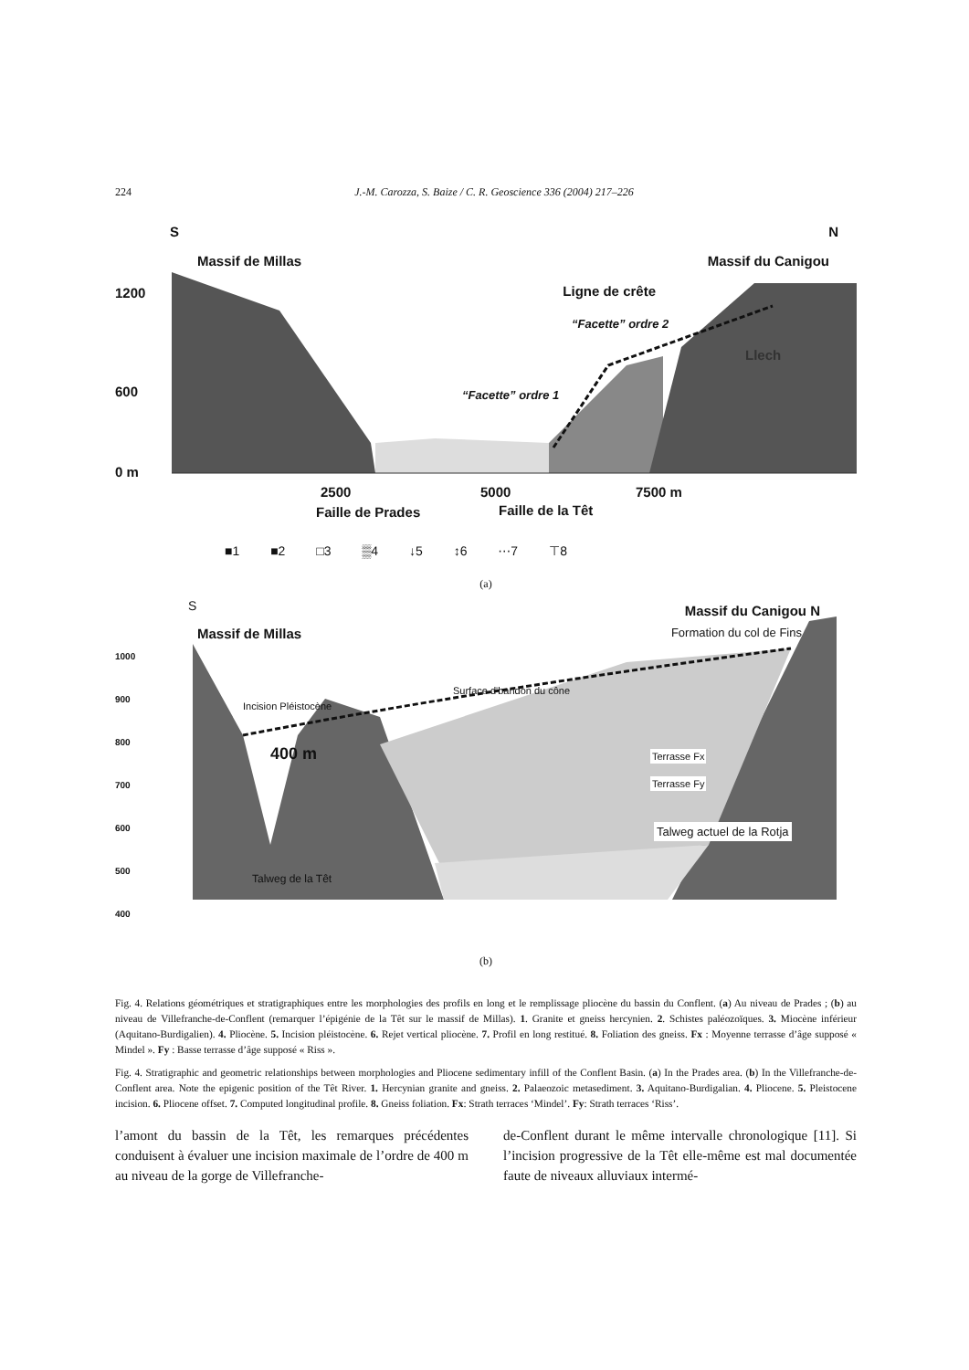224 J.-M. Carozza, S. Baize / C. R. Geoscience 336 (2004) 217–226
S N
Massif de Millas Massif du Canigou
Ligne de crête 1200
“Facette” ordre 2
Llech
600 “Facette” ordre 1
0 m
2500 5000 7500 m
Faille de Prades Faille de la Têt
■1 ■2 □3 ▒4 ↓5 ↕6 ⋯7 ⊤8
(a)
S
Massif de Millas
Massif du Canigou N
Formation du col de Fins
1000
900
800
700
600
500
400
Surface d'bandon du cône
Incision Pléistocène
400 m Terrasse Fx
Terrasse Fy
Talweg actuel de la Rotja
Talweg de la Têt
(b)
Fig. 4. Relations géométriques et stratigraphiques entre les morphologies des profils en long et le remplissage pliocène du bassin du Conflent. (a) Au niveau de Prades ; (b) au niveau de Villefranche-de-Conflent (remarquer l’épigénie de la Têt sur le massif de Millas). 1. Granite et gneiss hercynien. 2. Schistes paléozoïques. 3. Miocène inférieur (Aquitano-Burdigalien). 4. Pliocène. 5. Incision pléistocène. 6. Rejet vertical pliocène. 7. Profil en long restitué. 8. Foliation des gneiss. Fx : Moyenne terrasse d’âge supposé « Mindel ». Fy : Basse terrasse d’âge supposé « Riss ».
Fig. 4. Stratigraphic and geometric relationships between morphologies and Pliocene sedimentary infill of the Conflent Basin. (a) In the Prades area. (b) In the Villefranche-de-Conflent area. Note the epigenic position of the Têt River. 1. Hercynian granite and gneiss. 2. Palaeozoic metasediment. 3. Aquitano-Burdigalian. 4. Pliocene. 5. Pleistocene incision. 6. Pliocene offset. 7. Computed longitudinal profile. 8. Gneiss foliation. Fx: Strath terraces ‘Mindel’. Fy: Strath terraces ‘Riss’.
l’amont du bassin de la Têt, les remarques précédentes conduisent à évaluer une incision maximale de l’ordre de 400 m au niveau de la gorge de Villefranche-
de-Conflent durant le même intervalle chronologique [11]. Si l’incision progressive de la Têt elle-même est mal documentée faute de niveaux alluviaux intermé-